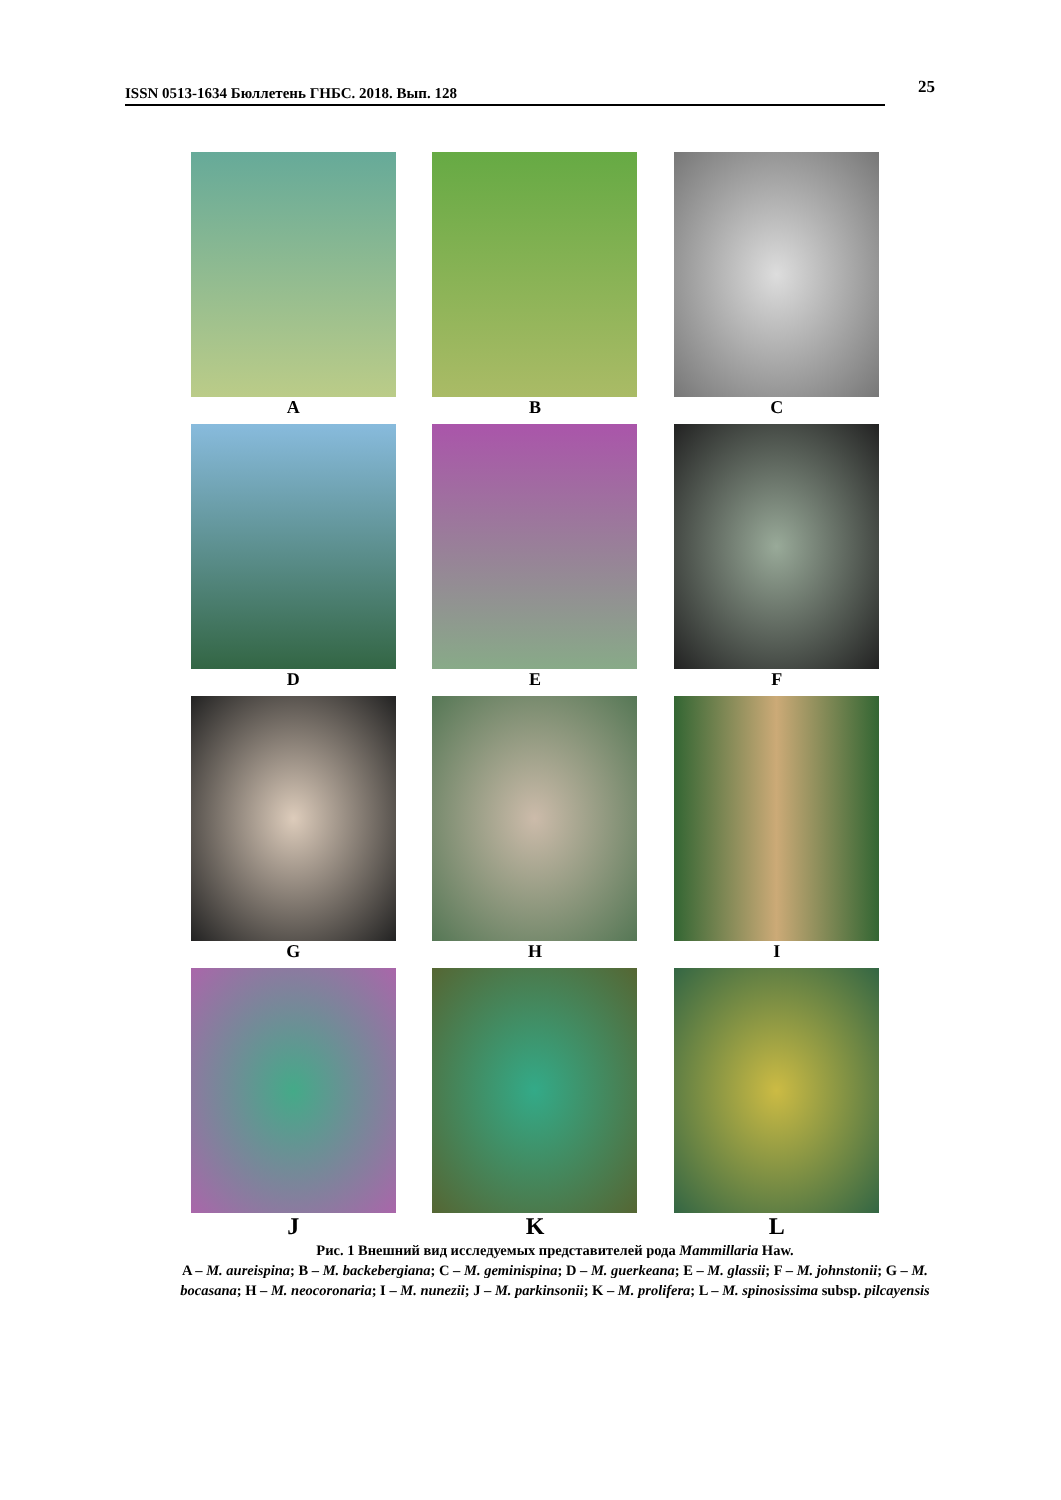ISSN 0513-1634 Бюллетень ГНБС. 2018. Вып. 128
25
A
B
C
D
E
F
G
H
I
J
K
L
Рис. 1 Внешний вид исследуемых представителей рода Mammillaria Haw.
A – M. aureispina; B – M. backebergiana; C – M. geminispina; D – M. guerkeana; E – M. glassii; F – M. johnstonii; G – M. bocasana; H – M. neocoronaria; I – M. nunezii; J – M. parkinsonii; K – M. prolifera; L – M. spinosissima subsp. pilcayensis